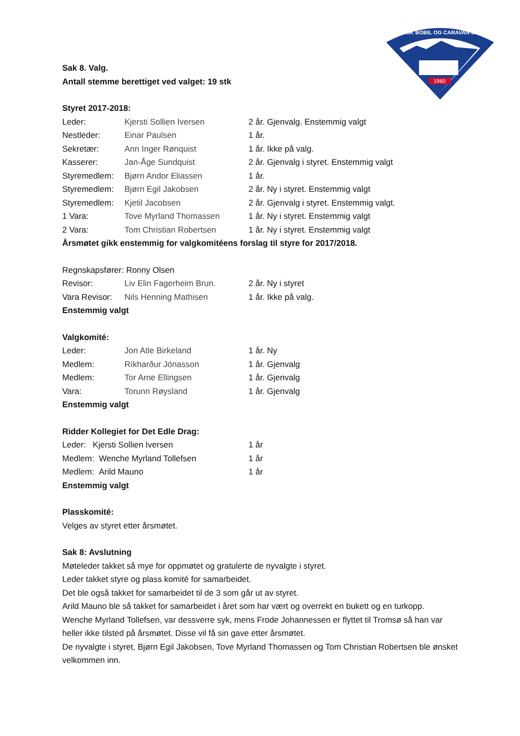1960
NORSK BOBIL OG CARAVAN CLUB
Sak 8. Valg.
Antall stemme berettiget ved valget: 19 stk
Styret 2017-2018:
| Leder: | Kjersti Sollien Iversen | 2 år. Gjenvalg. Enstemmig valgt |
| Nestleder: | Einar Paulsen | 1 år. |
| Sekretær: | Ann Inger Rønquist | 1 år. Ikke på valg. |
| Kasserer: | Jan-Åge Sundquist | 2 år. Gjenvalg i styret. Enstemmig valgt |
| Styremedlem: | Bjørn Andor Eliassen | 1 år. |
| Styremedlem: | Bjørn Egil Jakobsen | 2 år. Ny i styret. Enstemmig valgt |
| Styremedlem: | Kjetil Jacobsen | 2 år. Gjenvalg i styret. Enstemmig valgt. |
| 1 Vara: | Tove Myrland Thomassen | 1 år. Ny i styret. Enstemmig valgt |
| 2 Vara: | Tom Christian Robertsen | 1 år. Ny i styret. Enstemmig valgt |
Årsmøtet gikk enstemmig for valgkomitéens forslag til styre for 2017/2018.
Regnskapsfører: Ronny Olsen
| Revisor: | Liv Elin Fagerheim Brun. | 2 år. Ny i styret |
| Vara Revisor: | Nils Henning Mathisen | 1 år. Ikke på valg. |
Enstemmig valgt
Valgkomité:
| Leder: | Jon Atle Birkeland | 1 år. Ny |
| Medlem: | Ríkharður Jónasson | 1 år. Gjenvalg |
| Medlem: | Tor Arne Ellingsen | 1 år. Gjenvalg |
| Vara: | Torunn Røysland | 1 år. Gjenvalg |
Enstemmig valgt
Ridder Kollegiet for Det Edle Drag:
| Leder: Kjersti Sollien Iversen | 1 år |
| Medlem: Wenche Myrland Tollefsen | 1 år |
| Medlem: Arild Mauno | 1 år |
Enstemmig valgt
Plasskomité:
Velges av styret etter årsmøtet.
Sak 8: Avslutning
Møteleder takket så mye for oppmøtet og gratulerte de nyvalgte i styret.
Leder takket styre og plass komité for samarbeidet.
Det ble også takket for samarbeidet til de 3 som går ut av styret.
Arild Mauno ble så takket for samarbeidet i året som har vært og overrekt en bukett og en turkopp.
Wenche Myrland Tollefsen, var dessverre syk, mens Frode Johannessen er flyttet til Tromsø så han var heller ikke tilsted på årsmøtet. Disse vil få sin gave etter årsmøtet.
De nyvalgte i styret, Bjørn Egil Jakobsen, Tove Myrland Thomassen og Tom Christian Robertsen ble ønsket velkommen inn.